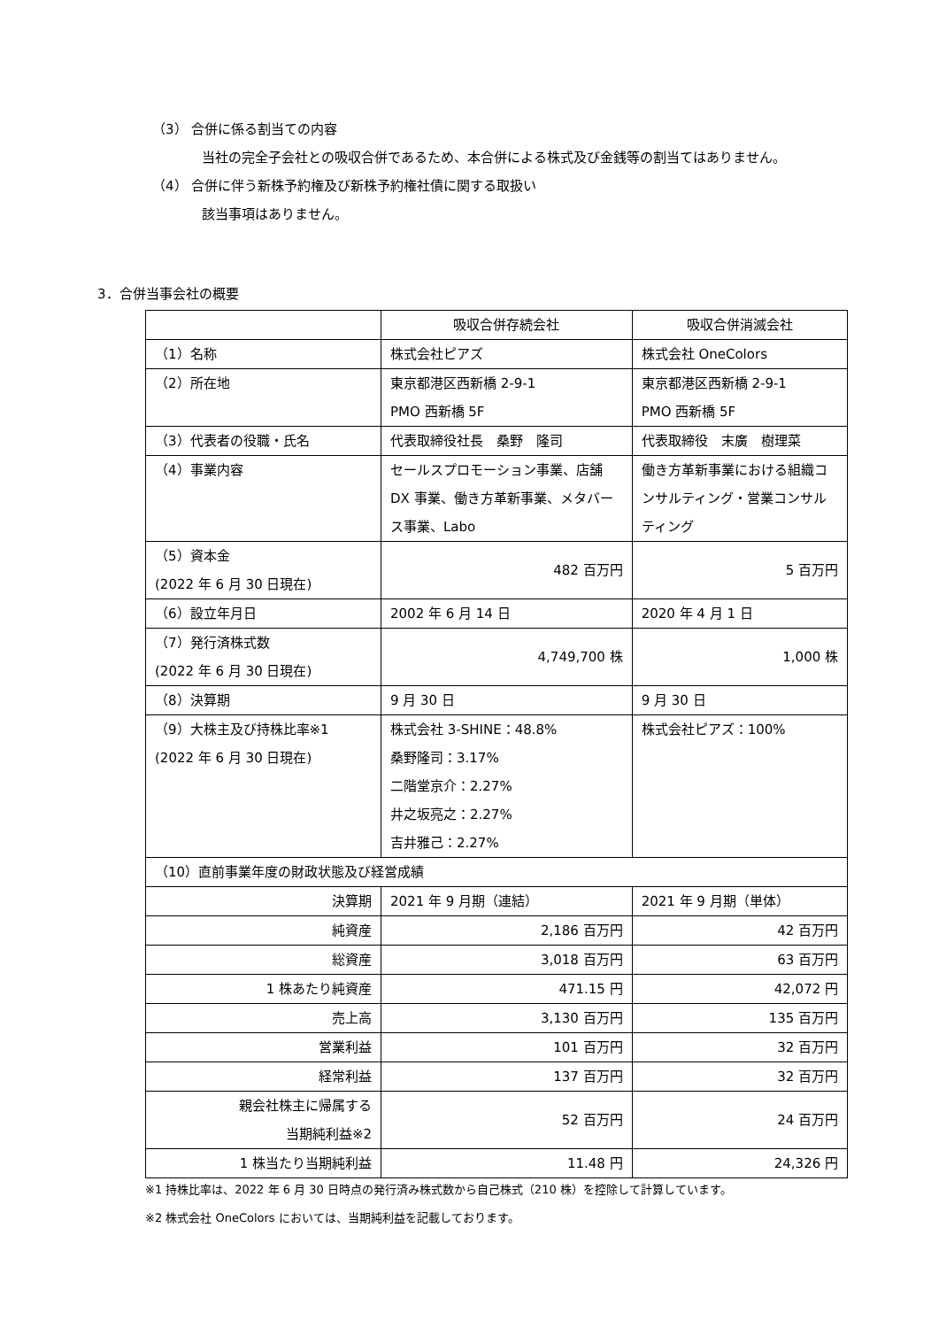（3） 合併に係る割当ての内容
当社の完全子会社との吸収合併であるため、本合併による株式及び金銭等の割当てはありません。
（4） 合併に伴う新株予約権及び新株予約権社債に関する取扱い
該当事項はありません。
3．合併当事会社の概要
| | 吸収合併存続会社 | 吸収合併消滅会社 |
| --- | --- | --- |
| （1）名称 | 株式会社ピアズ | 株式会社 OneColors |
| （2）所在地 | 東京都港区西新橋 2-9-1 PMO 西新橋 5F | 東京都港区西新橋 2-9-1 PMO 西新橋 5F |
| （3）代表者の役職・氏名 | 代表取締役社長 桑野 隆司 | 代表取締役 末廣 樹理菜 |
| （4）事業内容 | セールスプロモーション事業、店舗 DX 事業、働き方革新事業、メタバース事業、Labo | 働き方革新事業における組織コンサルティング・営業コンサルティング |
| （5）資本金 (2022 年 6 月 30 日現在) | 482 百万円 | 5 百万円 |
| （6）設立年月日 | 2002 年 6 月 14 日 | 2020 年 4 月 1 日 |
| （7）発行済株式数 (2022 年 6 月 30 日現在) | 4,749,700 株 | 1,000 株 |
| （8）決算期 | 9 月 30 日 | 9 月 30 日 |
| （9）大株主及び持株比率※1 (2022 年 6 月 30 日現在) | 株式会社 3-SHINE：48.8% 桑野隆司：3.17% 二階堂京介：2.27% 井之坂亮之：2.27% 吉井雅己：2.27% | 株式会社ピアズ：100% |
| （10）直前事業年度の財政状態及び経営成績 | | |
| 決算期 | 2021 年 9 月期（連結） | 2021 年 9 月期（単体） |
| 純資産 | 2,186 百万円 | 42 百万円 |
| 総資産 | 3,018 百万円 | 63 百万円 |
| 1 株あたり純資産 | 471.15 円 | 42,072 円 |
| 売上高 | 3,130 百万円 | 135 百万円 |
| 営業利益 | 101 百万円 | 32 百万円 |
| 経常利益 | 137 百万円 | 32 百万円 |
| 親会社株主に帰属する 当期純利益※2 | 52 百万円 | 24 百万円 |
| 1 株当たり当期純利益 | 11.48 円 | 24,326 円 |
※1 持株比率は、2022 年 6 月 30 日時点の発行済み株式数から自己株式（210 株）を控除して計算しています。
※2 株式会社 OneColors においては、当期純利益を記載しております。